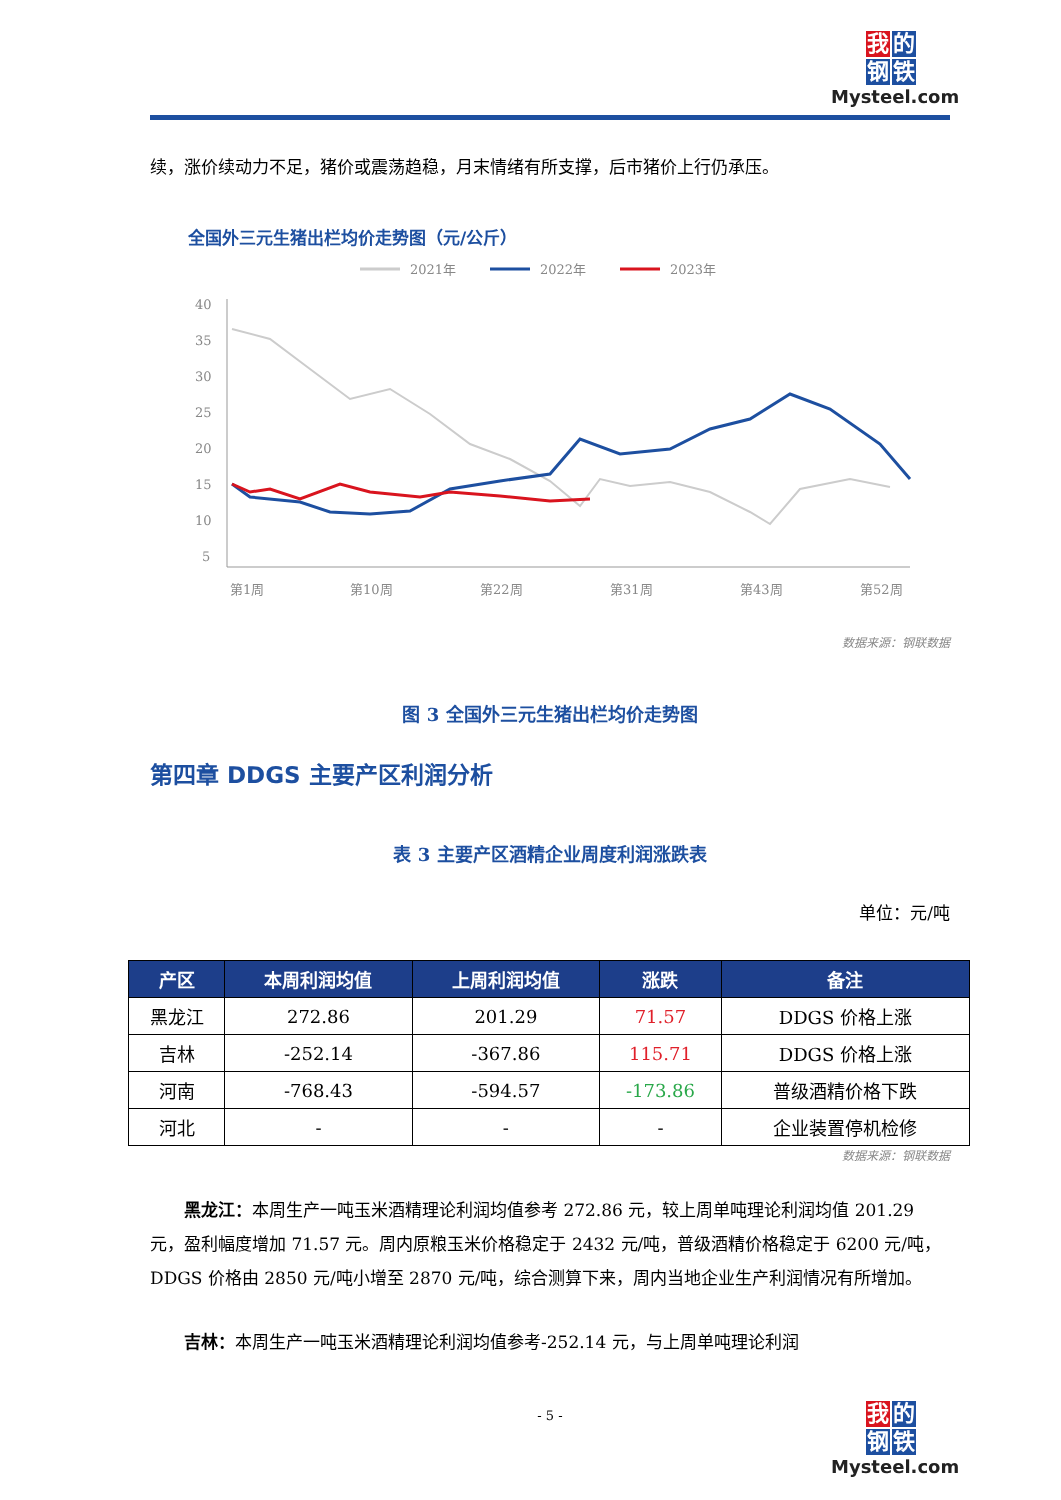我 的
钢 铁
Mysteel.com
续，涨价续动力不足，猪价或震荡趋稳，月末情绪有所支撑，后市猪价上行仍承压。
全国外三元生猪出栏均价走势图（元/公斤）
2021年
2022年
2023年
40
35
30
25
20
15
10
5
第1周
第10周
第22周
第31周
第43周
第52周
数据来源：钢联数据
图 3 全国外三元生猪出栏均价走势图
第四章 DDGS 主要产区利润分析
表 3 主要产区酒精企业周度利润涨跌表
单位：元/吨
| 产区 | 本周利润均值 | 上周利润均值 | 涨跌 | 备注 |
| --- | --- | --- | --- | --- |
| 黑龙江 | 272.86 | 201.29 | 71.57 | DDGS 价格上涨 |
| 吉林 | -252.14 | -367.86 | 115.71 | DDGS 价格上涨 |
| 河南 | -768.43 | -594.57 | -173.86 | 普级酒精价格下跌 |
| 河北 | - | - | - | 企业装置停机检修 |
数据来源：钢联数据
黑龙江：本周生产一吨玉米酒精理论利润均值参考 272.86 元，较上周单吨理论利润均值 201.29 元，盈利幅度增加 71.57 元。周内原粮玉米价格稳定于 2432 元/吨，普级酒精价格稳定于 6200 元/吨，DDGS 价格由 2850 元/吨小增至 2870 元/吨，综合测算下来，周内当地企业生产利润情况有所增加。
吉林：本周生产一吨玉米酒精理论利润均值参考-252.14 元，与上周单吨理论利润
- 5 -
我 的
钢 铁
Mysteel.com